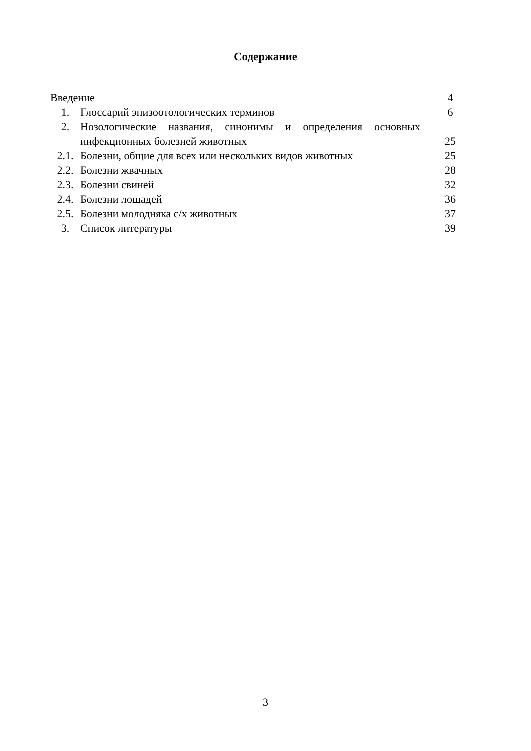Содержание
| Введение | | 4 |
| 1. | Глоссарий эпизоотологических терминов | 6 |
| 2. | Нозологические названия, синонимы и определения основных инфекционных болезней животных | 25 |
| 2.1. | Болезни, общие для всех или нескольких видов животных | 25 |
| 2.2. | Болезни жвачных | 28 |
| 2.3. | Болезни свиней | 32 |
| 2.4. | Болезни лошадей | 36 |
| 2.5. | Болезни молодняка с/х животных | 37 |
| 3. | Список литературы | 39 |
3